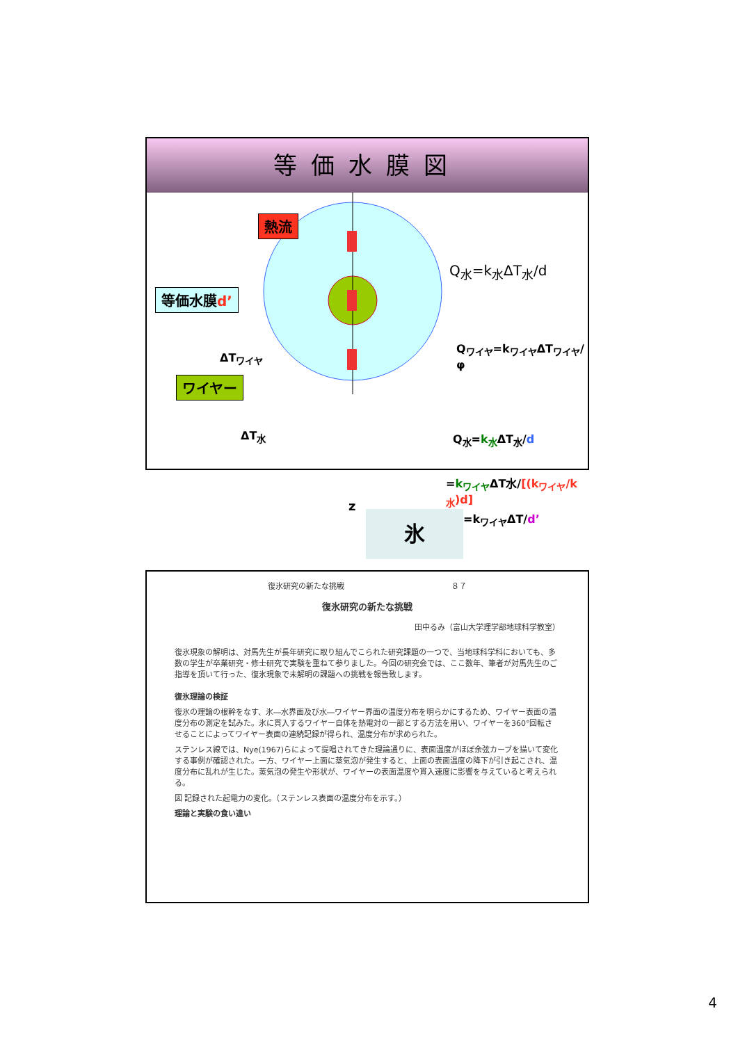等価水膜図
熱流
等価水膜d’
ΔT<sub>ワイヤ</sub>
ワイヤー
ΔT<sub>水</sub>
z
氷
Q<sub>水</sub>=k<sub>水</sub>ΔT<sub>水</sub>/d
Q<sub>ワイヤ</sub>=k<sub>ワイヤ</sub>ΔT<sub>ワイヤ</sub>/φ
Q<sub>水</sub>=k<sub>水</sub>ΔT<sub>水</sub>/d
=k<sub>ワイヤ</sub>ΔT水/[(k<sub>ワイヤ</sub>/k<sub>水</sub>)d]
=k<sub>ワイヤ</sub>ΔT/d’
復氷研究の新たな挑戦 ８７
復氷研究の新たな挑戦
田中るみ（富山大学理学部地球科学教室）
復氷現象の解明は、対馬先生が長年研究に取り組んでこられた研究課題の一つで、当地球科学科においても、多数の学生が卒業研究・修士研究で実験を重ねて参りました。今回の研究会では、ここ数年、筆者が対馬先生のご指導を頂いて行った、復氷現象で未解明の課題への挑戦を報告致します。
復氷理論の検証
復氷の理論の根幹をなす、氷―水界面及び水―ワイヤー界面の温度分布を明らかにするため、ワイヤー表面の温度分布の測定を試みた。氷に貫入するワイヤー自体を熱電対の一部とする方法を用い、ワイヤーを360°回転させることによってワイヤー表面の連続記録が得られ、温度分布が求められた。
ステンレス線では、Nye(1967)らによって提唱されてきた理論通りに、表面温度がほぼ余弦カーブを描いて変化する事例が確認された。一方、ワイヤー上面に蒸気泡が発生すると、上面の表面温度の降下が引き起こされ、温度分布に乱れが生じた。蒸気泡の発生や形状が、ワイヤーの表面温度や貫入速度に影響を与えていると考えられる。
図 記録された起電力の変化。（ステンレス表面の温度分布を示す。）
理論と実験の食い違い
4